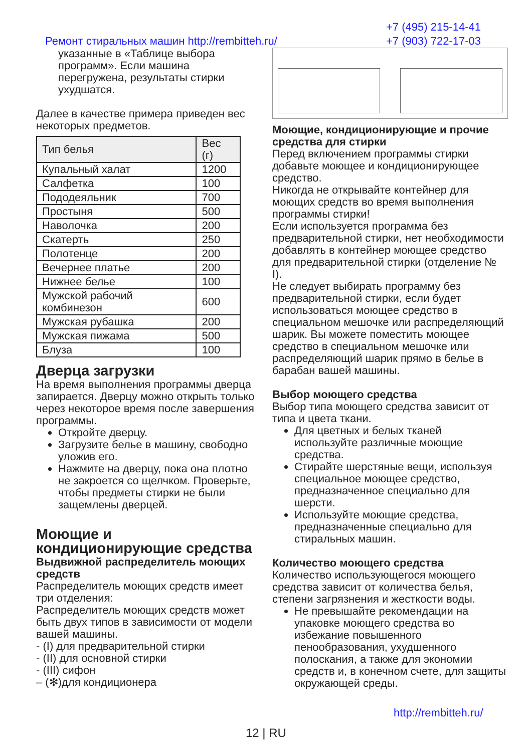+7 (495) 215-14-41
+7 (903) 722-17-03
Ремонт стиральных машин http://rembitteh.ru/
указанные в «Таблице выбора программ». Если машина перегружена, результаты стирки ухудшатся.
Далее в качестве примера приведен вес некоторых предметов.
| Тип белья | Вес (г) |
| --- | --- |
| Купальный халат | 1200 |
| Салфетка | 100 |
| Пододеяльник | 700 |
| Простыня | 500 |
| Наволочка | 200 |
| Скатерть | 250 |
| Полотенце | 200 |
| Вечернее платье | 200 |
| Нижнее белье | 100 |
| Мужской рабочий комбинезон | 600 |
| Мужская рубашка | 200 |
| Мужская пижама | 500 |
| Блуза | 100 |
Дверца загрузки
На время выполнения программы дверца запирается. Дверцу можно открыть только через некоторое время после завершения программы.
Откройте дверцу.
Загрузите белье в машину, свободно уложив его.
Нажмите на дверцу, пока она плотно не закроется со щелчком. Проверьте, чтобы предметы стирки не были защемлены дверцей.
Моющие и кондиционирующие средства
Выдвижной распределитель моющих средств
Распределитель моющих средств имеет три отделения:
Распределитель моющих средств может быть двух типов в зависимости от модели вашей машины.
- (I) для предварительной стирки
- (II) для основной стирки
- (III) сифон
– (✻)для кондиционера
Моющие, кондиционирующие и прочие средства для стирки
Перед включением программы стирки добавьте моющее и кондиционирующее средство.
Никогда не открывайте контейнер для моющих средств во время выполнения программы стирки!
Если используется программа без предварительной стирки, нет необходимости добавлять в контейнер моющее средство для предварительной стирки (отделение № I).
Не следует выбирать программу без предварительной стирки, если будет использоваться моющее средство в специальном мешочке или распределяющий шарик. Вы можете поместить моющее средство в специальном мешочке или распределяющий шарик прямо в белье в барабан вашей машины.
Выбор моющего средства
Выбор типа моющего средства зависит от типа и цвета ткани.
Для цветных и белых тканей используйте различные моющие средства.
Стирайте шерстяные вещи, используя специальное моющее средство, предназначенное специально для шерсти.
Используйте моющие средства, предназначенные специально для стиральных машин.
Количество моющего средства
Количество использующегося моющего средства зависит от количества белья, степени загрязнения и жесткости воды.
Не превышайте рекомендации на упаковке моющего средства во избежание повышенного пенообразования, ухудшенного полоскания, а также для экономии средств и, в конечном счете, для защиты окружающей среды.
http://rembitteh.ru/
12 | RU